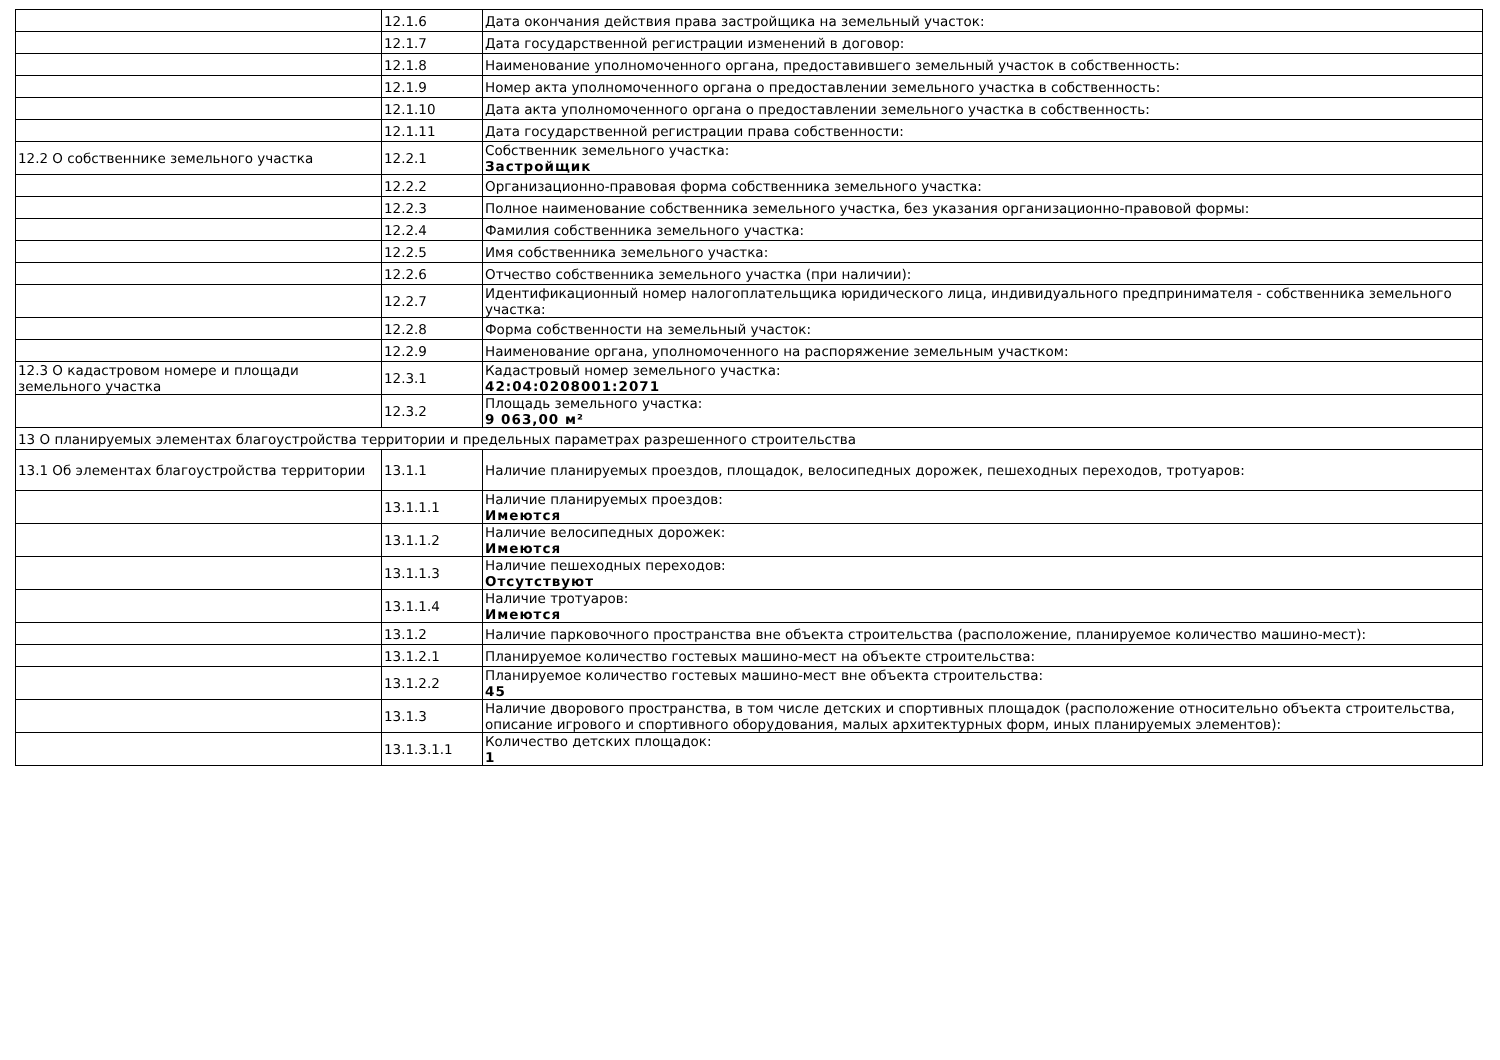| | 12.1.6 | Дата окончания действия права застройщика на земельный участок: |
| | 12.1.7 | Дата государственной регистрации изменений в договор: |
| | 12.1.8 | Наименование уполномоченного органа, предоставившего земельный участок в собственность: |
| | 12.1.9 | Номер акта уполномоченного органа о предоставлении земельного участка в собственность: |
| | 12.1.10 | Дата акта уполномоченного органа о предоставлении земельного участка в собственность: |
| | 12.1.11 | Дата государственной регистрации права собственности: |
| 12.2 О собственнике земельного участка | 12.2.1 | Собственник земельного участка: Застройщик |
| | 12.2.2 | Организационно-правовая форма собственника земельного участка: |
| | 12.2.3 | Полное наименование собственника земельного участка, без указания организационно-правовой формы: |
| | 12.2.4 | Фамилия собственника земельного участка: |
| | 12.2.5 | Имя собственника земельного участка: |
| | 12.2.6 | Отчество собственника земельного участка (при наличии): |
| | 12.2.7 | Идентификационный номер налогоплательщика юридического лица, индивидуального предпринимателя - собственника земельного участка: |
| | 12.2.8 | Форма собственности на земельный участок: |
| | 12.2.9 | Наименование органа, уполномоченного на распоряжение земельным участком: |
| 12.3 О кадастровом номере и площади земельного участка | 12.3.1 | Кадастровый номер земельного участка: 42:04:0208001:2071 |
| | 12.3.2 | Площадь земельного участка: 9 063,00 м² |
| 13 О планируемых элементах благоустройства территории и предельных параметрах разрешенного строительства | | |
| 13.1 Об элементах благоустройства территории | 13.1.1 | Наличие планируемых проездов, площадок, велосипедных дорожек, пешеходных переходов, тротуаров: |
| | 13.1.1.1 | Наличие планируемых проездов: Имеются |
| | 13.1.1.2 | Наличие велосипедных дорожек: Имеются |
| | 13.1.1.3 | Наличие пешеходных переходов: Отсутствуют |
| | 13.1.1.4 | Наличие тротуаров: Имеются |
| | 13.1.2 | Наличие парковочного пространства вне объекта строительства (расположение, планируемое количество машино-мест): |
| | 13.1.2.1 | Планируемое количество гостевых машино-мест на объекте строительства: |
| | 13.1.2.2 | Планируемое количество гостевых машино-мест вне объекта строительства: 45 |
| | 13.1.3 | Наличие дворового пространства, в том числе детских и спортивных площадок (расположение относительно объекта строительства, описание игрового и спортивного оборудования, малых архитектурных форм, иных планируемых элементов): |
| | 13.1.3.1.1 | Количество детских площадок: 1 |